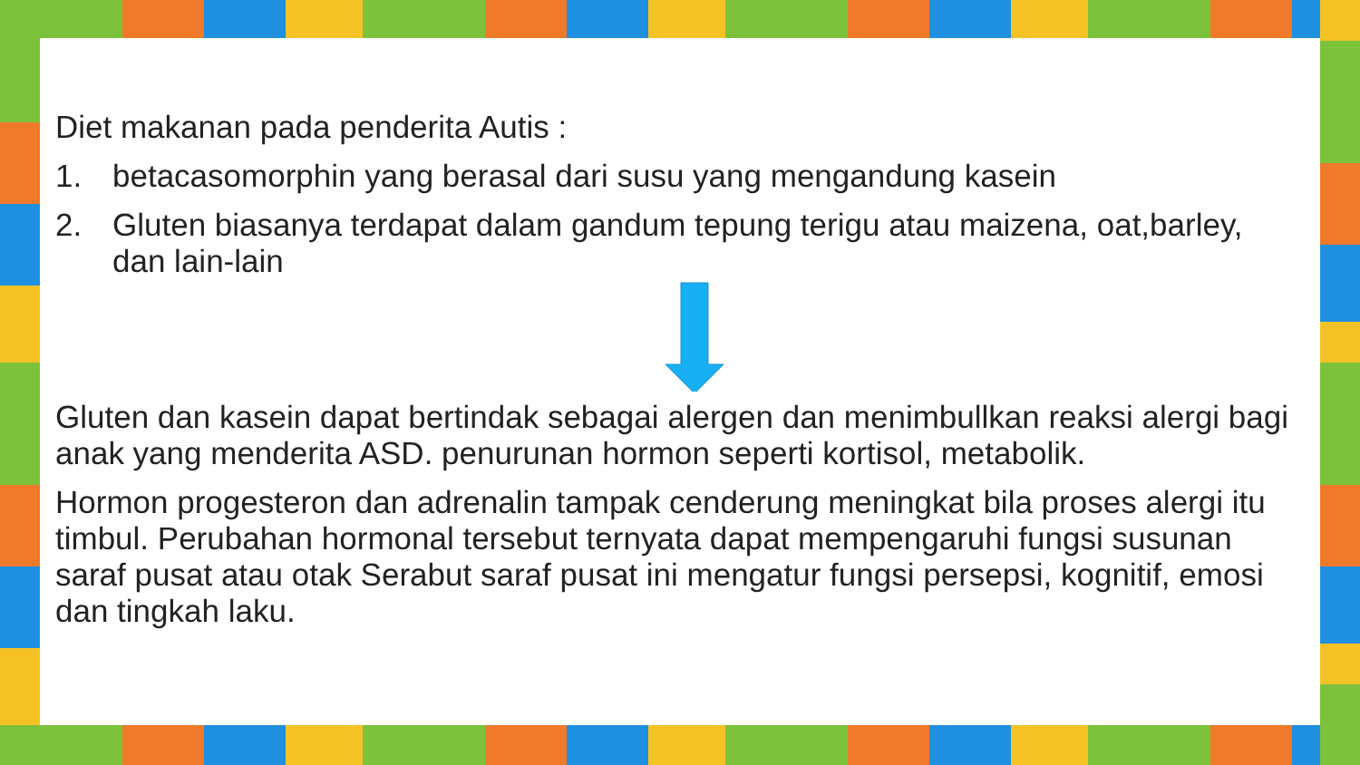Diet makanan pada penderita Autis :
1. betacasomorphin yang berasal dari susu yang mengandung kasein
2. Gluten biasanya terdapat dalam gandum tepung terigu atau maizena, oat,barley, dan lain-lain
Gluten dan kasein dapat bertindak sebagai alergen dan menimbullkan reaksi alergi bagi anak yang menderita ASD. penurunan hormon seperti kortisol, metabolik.
Hormon progesteron dan adrenalin tampak cenderung meningkat bila proses alergi itu timbul. Perubahan hormonal tersebut ternyata dapat mempengaruhi fungsi susunan saraf pusat atau otak Serabut saraf pusat ini mengatur fungsi persepsi, kognitif, emosi dan tingkah laku.